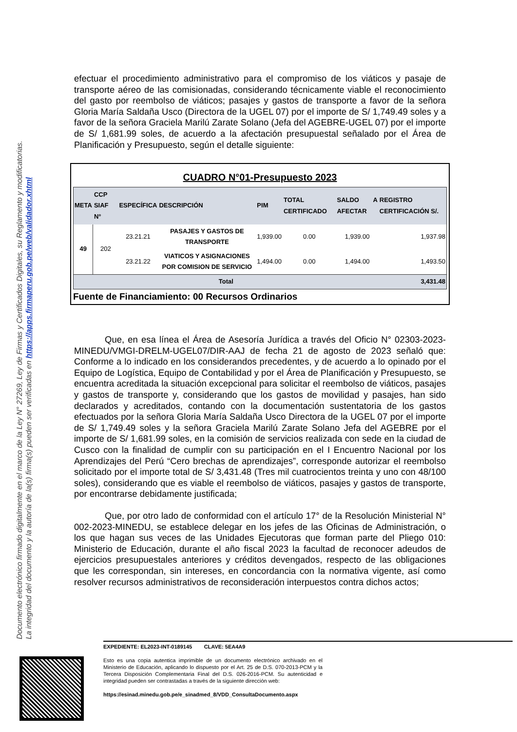Documento electrónico firmado digitalmente en el marco de la Ley N° 27269, Ley de Firmas y Certificados Digitales, su Reglamento y modificatorias.
La integridad del documento y la autoría de la(s) firma(s) pueden ser verificadas en https://apps.firmaperu.gob.pe/web/validador.xhtml
efectuar el procedimiento administrativo para el compromiso de los viáticos y pasaje de transporte aéreo de las comisionadas, considerando técnicamente viable el reconocimiento del gasto por reembolso de viáticos; pasajes y gastos de transporte a favor de la señora Gloria María Saldaña Usco (Directora de la UGEL 07) por el importe de S/ 1,749.49 soles y a favor de la señora Graciela Marilú Zarate Solano (Jefa del AGEBRE-UGEL 07) por el importe de S/ 1,681.99 soles, de acuerdo a la afectación presupuestal señalado por el Área de Planificación y Presupuesto, según el detalle siguiente:
CUADRO N°01-Presupuesto 2023
| META | CCP SIAF N° | ESPECÍFICA | DESCRIPCIÓN | PIM | TOTAL CERTIFICADO | SALDO A AFECTAR | REGISTRO CERTIFICACIÓN S/. |
| --- | --- | --- | --- | --- | --- | --- | --- |
| 49 | 202 | 23.21.21 | PASAJES Y GASTOS DE TRANSPORTE | 1,939.00 | 0.00 | 1,939.00 | 1,937.98 |
| | | 23.21.22 | VIATICOS Y ASIGNACIONES POR COMISION DE SERVICIO | 1,494.00 | 0.00 | 1,494.00 | 1,493.50 |
| Total | | | | | | | 3,431.48 |
Fuente de Financiamiento: 00 Recursos Ordinarios
Que, en esa línea el Área de Asesoría Jurídica a través del Oficio N° 02303-2023-MINEDU/VMGI-DRELM-UGEL07/DIR-AAJ de fecha 21 de agosto de 2023 señaló que: Conforme a lo indicado en los considerandos precedentes, y de acuerdo a lo opinado por el Equipo de Logística, Equipo de Contabilidad y por el Área de Planificación y Presupuesto, se encuentra acreditada la situación excepcional para solicitar el reembolso de viáticos, pasajes y gastos de transporte y, considerando que los gastos de movilidad y pasajes, han sido declarados y acreditados, contando con la documentación sustentatoria de los gastos efectuados por la señora Gloria María Saldaña Usco Directora de la UGEL 07 por el importe de S/ 1,749.49 soles y la señora Graciela Marilú Zarate Solano Jefa del AGEBRE por el importe de S/ 1,681.99 soles, en la comisión de servicios realizada con sede en la ciudad de Cusco con la finalidad de cumplir con su participación en el I Encuentro Nacional por los Aprendizajes del Perú “Cero brechas de aprendizajes”, corresponde autorizar el reembolso solicitado por el importe total de S/ 3,431.48 (Tres mil cuatrocientos treinta y uno con 48/100 soles), considerando que es viable el reembolso de viáticos, pasajes y gastos de transporte, por encontrarse debidamente justificada;
Que, por otro lado de conformidad con el artículo 17° de la Resolución Ministerial N° 002-2023-MINEDU, se establece delegar en los jefes de las Oficinas de Administración, o los que hagan sus veces de las Unidades Ejecutoras que forman parte del Pliego 010: Ministerio de Educación, durante el año fiscal 2023 la facultad de reconocer adeudos de ejercicios presupuestales anteriores y créditos devengados, respecto de las obligaciones que les correspondan, sin intereses, en concordancia con la normativa vigente, así como resolver recursos administrativos de reconsideración interpuestos contra dichos actos;
EXPEDIENTE: EL2023-INT-0189145 CLAVE: 5EA4A9
Esto es una copia autentica imprimible de un documento electrónico archivado en el Ministerio de Educación, aplicando lo dispuesto por el Art. 25 de D.S. 070-2013-PCM y la Tercera Disposición Complementaria Final del D.S. 026-2016-PCM. Su autenticidad e integridad pueden ser contrastadas a través de la siguiente dirección web:
https://esinad.minedu.gob.pe/e_sinadmed_8/VDD_ConsultaDocumento.aspx